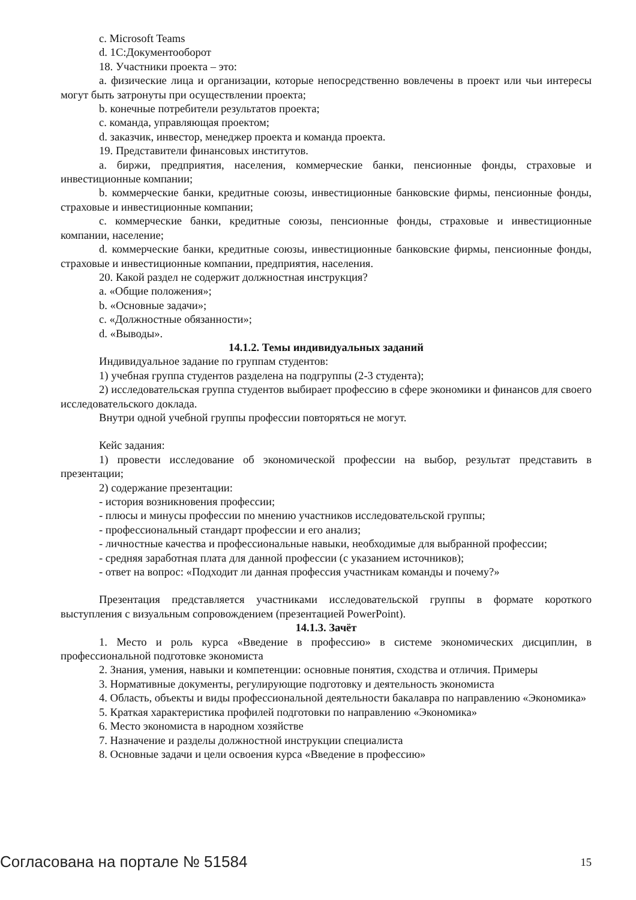c. Microsoft Teams
d. 1С:Документооборот
18. Участники проекта – это:
a. физические лица и организации, которые непосредственно вовлечены в проект или чьи интересы могут быть затронуты при осуществлении проекта;
b. конечные потребители результатов проекта;
c. команда, управляющая проектом;
d. заказчик, инвестор, менеджер проекта и команда проекта.
19. Представители финансовых институтов.
a. биржи, предприятия, населения, коммерческие банки, пенсионные фонды, страховые и инвестиционные компании;
b. коммерческие банки, кредитные союзы, инвестиционные банковские фирмы, пенсионные фонды, страховые и инвестиционные компании;
c. коммерческие банки, кредитные союзы, пенсионные фонды, страховые и инвестиционные компании, население;
d. коммерческие банки, кредитные союзы, инвестиционные банковские фирмы, пенсионные фонды, страховые и инвестиционные компании, предприятия, населения.
20. Какой раздел не содержит должностная инструкция?
a. «Общие положения»;
b. «Основные задачи»;
c. «Должностные обязанности»;
d. «Выводы».
14.1.2. Темы индивидуальных заданий
Индивидуальное задание по группам студентов:
1) учебная группа студентов разделена на подгруппы (2-3 студента);
2) исследовательская группа студентов выбирает профессию в сфере экономики и финансов для своего исследовательского доклада.
Внутри одной учебной группы профессии повторяться не могут.
Кейс задания:
1) провести исследование об экономической профессии на выбор, результат представить в презентации;
2) содержание презентации:
- история возникновения профессии;
- плюсы и минусы профессии по мнению участников исследовательской группы;
- профессиональный стандарт профессии и его анализ;
- личностные качества и профессиональные навыки, необходимые для выбранной профессии;
- средняя заработная плата для данной профессии (с указанием источников);
- ответ на вопрос: «Подходит ли данная профессия участникам команды и почему?»
Презентация представляется участниками исследовательской группы в формате короткого выступления с визуальным сопровождением (презентацией PowerPoint).
14.1.3. Зачёт
1. Место и роль курса «Введение в профессию» в системе экономических дисциплин, в профессиональной подготовке экономиста
2. Знания, умения, навыки и компетенции: основные понятия, сходства и отличия. Примеры
3. Нормативные документы, регулирующие подготовку и деятельность экономиста
4. Область, объекты и виды профессиональной деятельности бакалавра по направлению «Экономика»
5. Краткая характеристика профилей подготовки по направлению «Экономика»
6. Место экономиста в народном хозяйстве
7. Назначение и разделы должностной инструкции специалиста
8. Основные задачи и цели освоения курса «Введение в профессию»
Согласована на портале № 51584 15